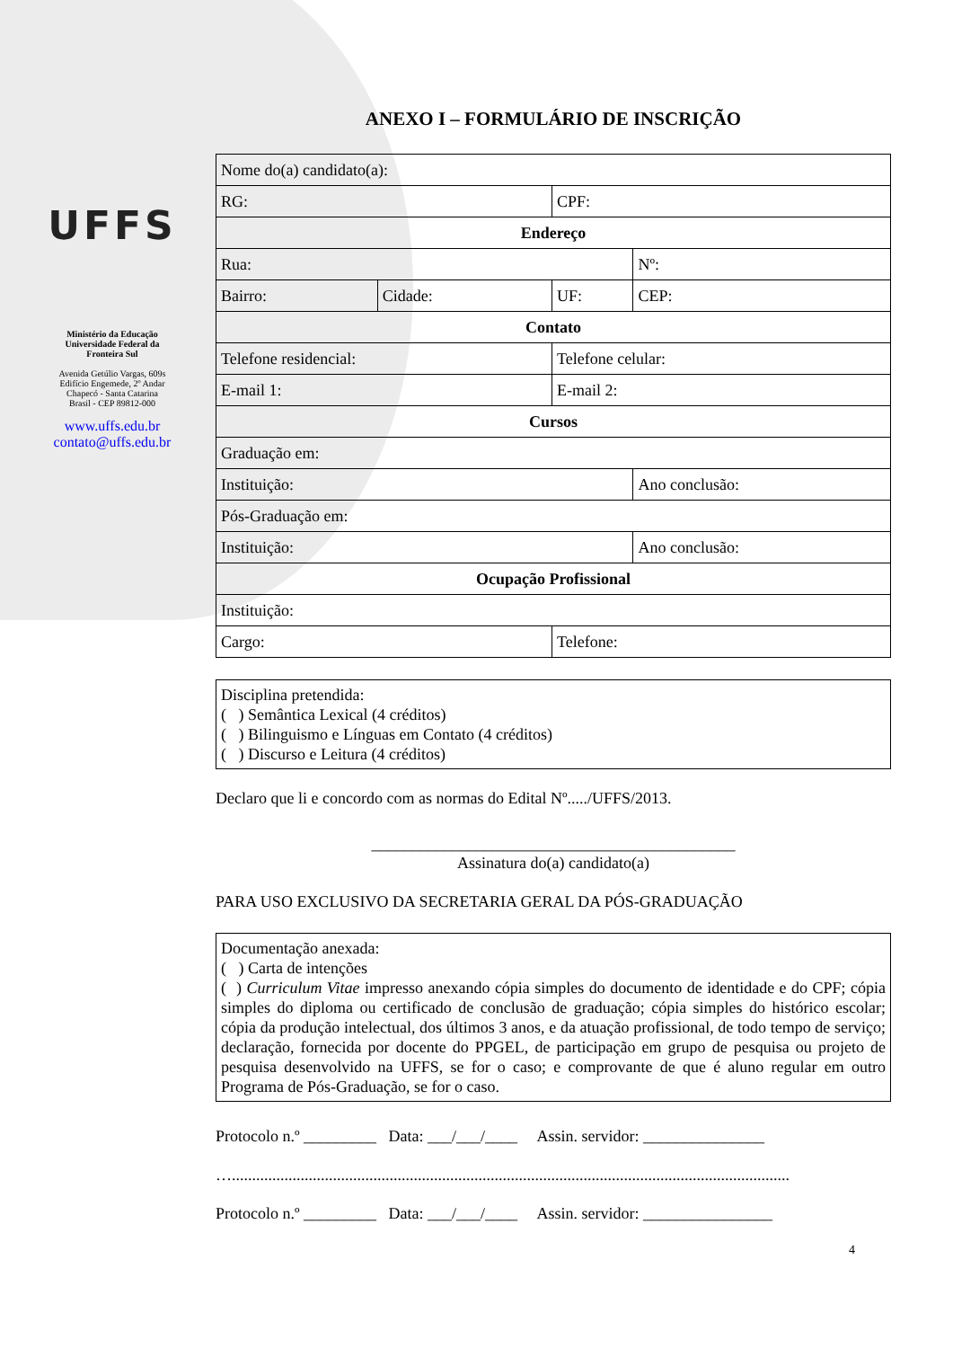UFFS
Ministério da Educação
Universidade Federal da
Fronteira Sul
Avenida Getúlio Vargas, 609s
Edifício Engemede, 2º Andar
Chapecó - Santa Catarina
Brasil - CEP 89812-000
www.uffs.edu.br
contato@uffs.edu.br
ANEXO I – FORMULÁRIO DE INSCRIÇÃO
| Nome do(a) candidato(a): | | | | |
| RG: | | CPF: | | |
| Endereço | | | | |
| Rua: | | | | Nº: |
| Bairro: | Cidade: | UF: | CEP: | |
| Contato | | | | |
| Telefone residencial: | | Telefone celular: | | |
| E-mail 1: | | E-mail 2: | | |
| Cursos | | | | |
| Graduação em: | | | | |
| Instituição: | | | Ano conclusão: | |
| Pós-Graduação em: | | | | |
| Instituição: | | | Ano conclusão: | |
| Ocupação Profissional | | | | |
| Instituição: | | | | |
| Cargo: | | Telefone: | | |
Disciplina pretendida:
( ) Semântica Lexical (4 créditos)
( ) Bilinguismo e Línguas em Contato (4 créditos)
( ) Discurso e Leitura (4 créditos)
Declaro que li e concordo com as normas do Edital Nº...../UFFS/2013.
_____________________________________________
Assinatura do(a) candidato(a)
PARA USO EXCLUSIVO DA SECRETARIA GERAL DA PÓS-GRADUAÇÃO
Documentação anexada:
( ) Carta de intenções
( ) Curriculum Vitae impresso anexando cópia simples do documento de identidade e do CPF; cópia simples do diploma ou certificado de conclusão de graduação; cópia simples do histórico escolar; cópia da produção intelectual, dos últimos 3 anos, e da atuação profissional, de todo tempo de serviço; declaração, fornecida por docente do PPGEL, de participação em grupo de pesquisa ou projeto de pesquisa desenvolvido na UFFS, se for o caso; e comprovante de que é aluno regular em outro Programa de Pós-Graduação, se for o caso.
Protocolo n.º _________ Data: ___/___/____ Assin. servidor: _______________
…..........................................................................................................................................
Protocolo n.º _________ Data: ___/___/____ Assin. servidor: ________________
4